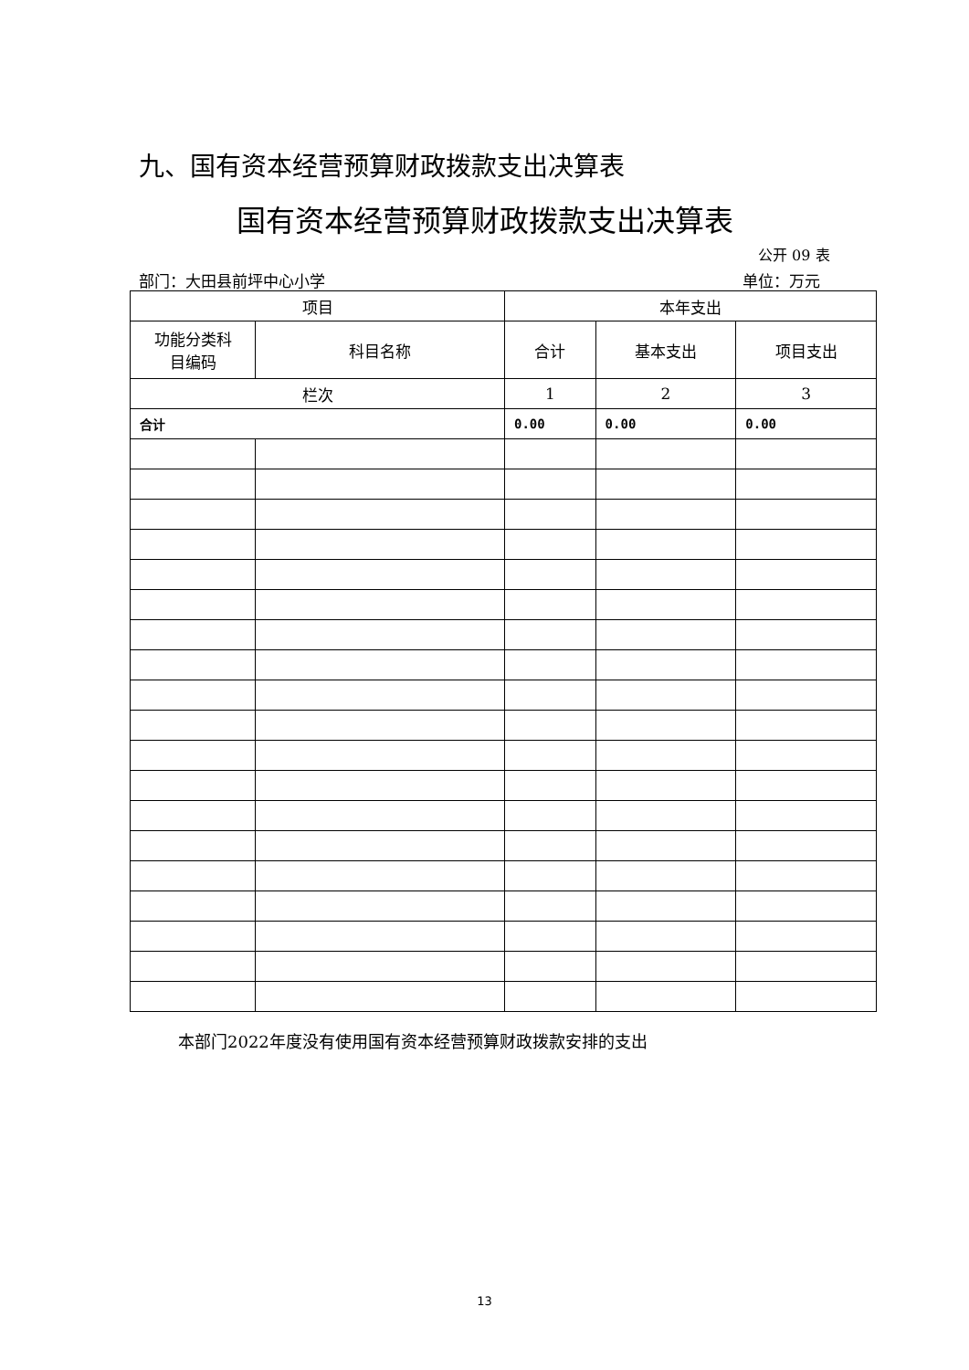九、国有资本经营预算财政拨款支出决算表
国有资本经营预算财政拨款支出决算表
公开 09 表
部门：大田县前坪中心小学 单位：万元
| 项目 | | 本年支出 | | |
| --- | --- | --- | --- | --- |
| 功能分类科 目编码 | 科目名称 | 合计 | 基本支出 | 项目支出 |
| 栏次 | | 1 | 2 | 3 |
| 合计 | | 0.00 | 0.00 | 0.00 |
本部门2022年度没有使用国有资本经营预算财政拨款安排的支出
13